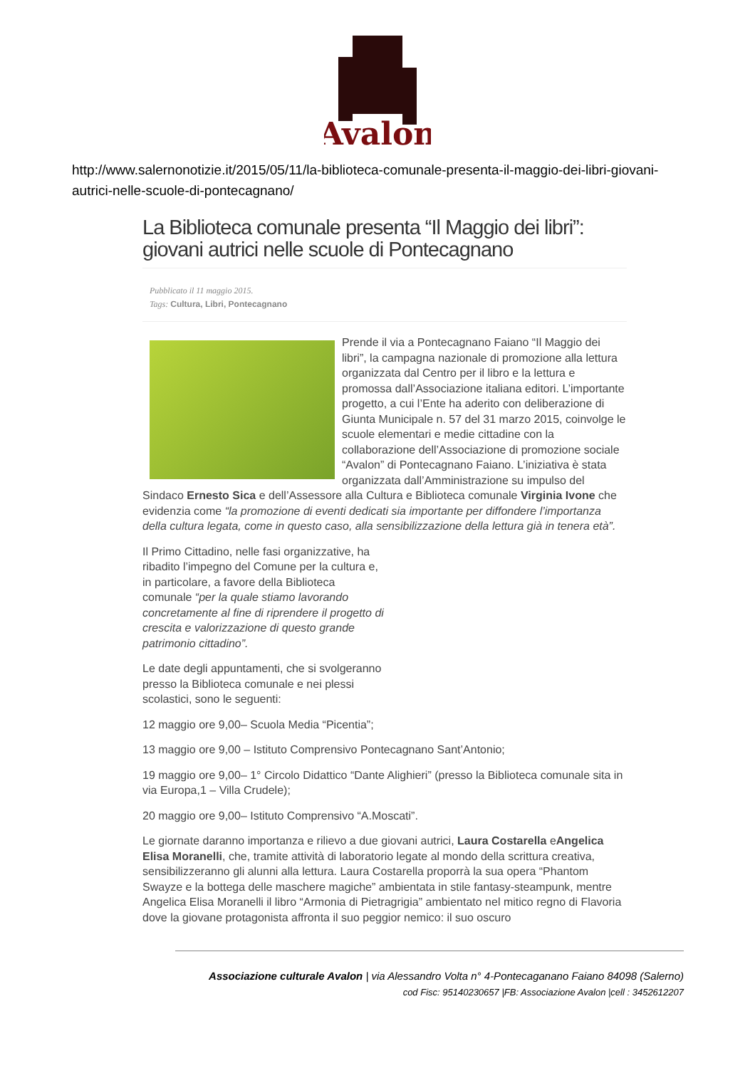Avalon
http://www.salernonotizie.it/2015/05/11/la-biblioteca-comunale-presenta-il-maggio-dei-libri-giovani-autrici-nelle-scuole-di-pontecagnano/
La Biblioteca comunale presenta “Il Maggio dei libri”: giovani autrici nelle scuole di Pontecagnano
Pubblicato il 11 maggio 2015.
Tags: Cultura, Libri, Pontecagnano
Prende il via a Pontecagnano Faiano “Il Maggio dei libri”, la campagna nazionale di promozione alla lettura organizzata dal Centro per il libro e la lettura e promossa dall’Associazione italiana editori. L’importante progetto, a cui l’Ente ha aderito con deliberazione di Giunta Municipale n. 57 del 31 marzo 2015, coinvolge le scuole elementari e medie cittadine con la collaborazione dell’Associazione di promozione sociale “Avalon” di Pontecagnano Faiano. L’iniziativa è stata organizzata dall’Amministrazione su impulso del Sindaco Ernesto Sica e dell’Assessore alla Cultura e Biblioteca comunale Virginia Ivone che evidenzia come “la promozione di eventi dedicati sia importante per diffondere l’importanza della cultura legata, come in questo caso, alla sensibilizzazione della lettura già in tenera età”.
Il Primo Cittadino, nelle fasi organizzative, ha ribadito l’impegno del Comune per la cultura e, in particolare, a favore della Biblioteca comunale “per la quale stiamo lavorando concretamente al fine di riprendere il progetto di crescita e valorizzazione di questo grande patrimonio cittadino”.
Le date degli appuntamenti, che si svolgeranno presso la Biblioteca comunale e nei plessi scolastici, sono le seguenti:
12 maggio ore 9,00– Scuola Media “Picentia”;
13 maggio ore 9,00 – Istituto Comprensivo Pontecagnano Sant’Antonio;
19 maggio ore 9,00– 1° Circolo Didattico “Dante Alighieri” (presso la Biblioteca comunale sita in via Europa,1 – Villa Crudele);
20 maggio ore 9,00– Istituto Comprensivo “A.Moscati”.
Le giornate daranno importanza e rilievo a due giovani autrici, Laura Costarella eAngelica Elisa Moranelli, che, tramite attività di laboratorio legate al mondo della scrittura creativa, sensibilizzeranno gli alunni alla lettura. Laura Costarella proporrà la sua opera “Phantom Swayze e la bottega delle maschere magiche” ambientata in stile fantasy-steampunk, mentre Angelica Elisa Moranelli il libro “Armonia di Pietragrigia” ambientato nel mitico regno di Flavoria dove la giovane protagonista affronta il suo peggior nemico: il suo oscuro
Associazione culturale Avalon | via Alessandro Volta n° 4-Pontecaganano Faiano 84098 (Salerno)
cod Fisc: 95140230657 |FB: Associazione Avalon |cell : 3452612207